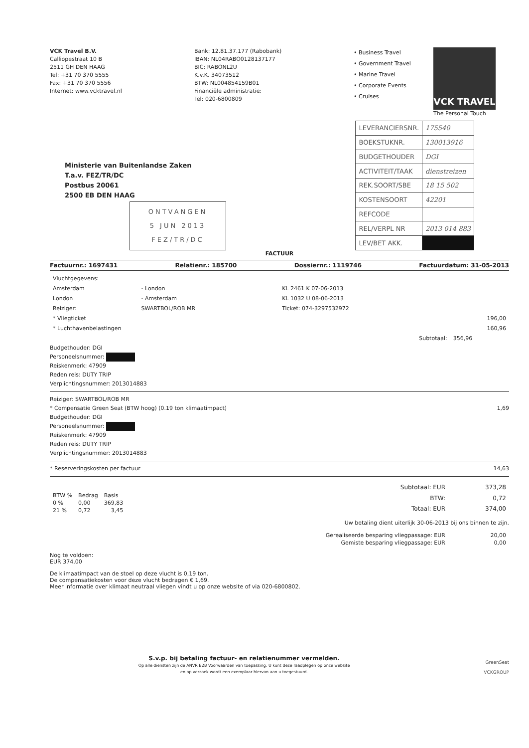VCK Travel B.V.
Calliopestraat 10 B
2511 GH DEN HAAG
Tel: +31 70 370 5555
Fax: +31 70 370 5556
Internet: www.vcktravel.nl
Bank: 12.81.37.177 (Rabobank)
IBAN: NL04RABO0128137177
BIC: RABONL2U
K.v.K. 34073512
BTW: NL004854159B01
Financiële administratie:
Tel: 020-6800809
• Business Travel
• Government Travel
• Marine Travel
• Corporate Events
• Cruises
VCK TRAVEL
The Personal Touch
Ministerie van Buitenlandse Zaken
T.a.v. FEZ/TR/DC
Postbus 20061
2500 EB DEN HAAG
ONTVANGEN
5 JUN 2013
FEZ/TR/DC
| LEVERANCIERSNR. | 175540 |
| BOEKSTUKNR. | 130013916 |
| BUDGETHOUDER | DGI |
| ACTIVITEIT/TAAK | dienstreizen |
| REK.SOORT/SBE | 18 15 502 |
| KOSTENSOORT | 42201 |
| REFCODE | |
| REL/VERPL NR | 2013 014 883 |
| LEV/BET AKK. | |
FACTUUR
Factuurnr.: 1697431 Relatienr.: 185700 Dossiernr.: 1119746 Factuurdatum: 31-05-2013
| Vluchtgegevens: | | | |
| Amsterdam | - London | KL 2461 K 07-06-2013 | |
| London | - Amsterdam | KL 1032 U 08-06-2013 | |
| Reiziger: | SWARTBOL/ROB MR | Ticket: 074-3297532972 | |
| * Vliegticket | | | 196,00 |
| * Luchthavenbelastingen | | | 160,96 |
| Subtotaal: | | | 356,96 |
Budgethouder: DGI
Personeelsnummer:
Reiskenmerk: 47909
Reden reis: DUTY TRIP
Verplichtingsnummer: 2013014883
Reiziger: SWARTBOL/ROB MR
* Compensatie Green Seat (BTW hoog) (0.19 ton klimaatimpact) 1,69
Budgethouder: DGI
Personeelsnummer:
Reiskenmerk: 47909
Reden reis: DUTY TRIP
Verplichtingsnummer: 2013014883
* Reserveringskosten per factuur 14,63
| BTW % | Bedrag | Basis |
| --- | --- | --- |
| 0 % | 0,00 | 369,83 |
| 21 % | 0,72 | 3,45 |
| Subtotaal: EUR | 373,28 |
| BTW: | 0,72 |
| Totaal: EUR | 374,00 |
Uw betaling dient uiterlijk 30-06-2013 bij ons binnen te zijn.
| Gerealiseerde besparing vliegpassage: EUR | 20,00 |
| Gemiste besparing vliegpassage: EUR | 0,00 |
Nog te voldoen:
EUR 374,00
De klimaatimpact van de stoel op deze vlucht is 0,19 ton.
De compensatiekosten voor deze vlucht bedragen € 1,69.
Meer informatie over klimaat neutraal vliegen vindt u op onze website of via 020-6800802.
S.v.p. bij betaling factuur- en relatienummer vermelden.
Op alle diensten zijn de ANVR B2B Voorwaarden van toepassing. U kunt deze raadplegen op onze website
en op verzoek wordt een exemplaar hiervan aan u toegestuurd.
GreenSeat
VCKGROUP